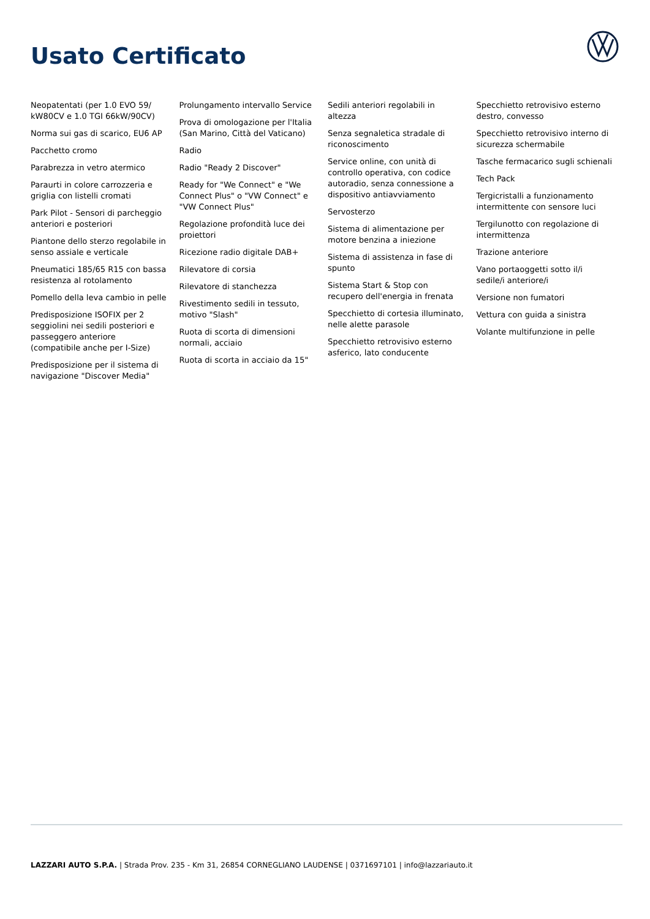Usato Certificato
Neopatentati (per 1.0 EVO 59/ kW80CV e 1.0 TGI 66kW/90CV)
Norma sui gas di scarico, EU6 AP
Pacchetto cromo
Parabrezza in vetro atermico
Paraurti in colore carrozzeria e griglia con listelli cromati
Park Pilot - Sensori di parcheggio anteriori e posteriori
Piantone dello sterzo regolabile in senso assiale e verticale
Pneumatici 185/65 R15 con bassa resistenza al rotolamento
Pomello della leva cambio in pelle
Predisposizione ISOFIX per 2 seggiolini nei sedili posteriori e passeggero anteriore (compatibile anche per I-Size)
Predisposizione per il sistema di navigazione "Discover Media"
Prolungamento intervallo Service
Prova di omologazione per l'Italia (San Marino, Città del Vaticano)
Radio
Radio "Ready 2 Discover"
Ready for "We Connect" e "We Connect Plus" o "VW Connect" e "VW Connect Plus"
Regolazione profondità luce dei proiettori
Ricezione radio digitale DAB+
Rilevatore di corsia
Rilevatore di stanchezza
Rivestimento sedili in tessuto, motivo "Slash"
Ruota di scorta di dimensioni normali, acciaio
Ruota di scorta in acciaio da 15"
Sedili anteriori regolabili in altezza
Senza segnaletica stradale di riconoscimento
Service online, con unità di controllo operativa, con codice autoradio, senza connessione a dispositivo antiavviamento
Servosterzo
Sistema di alimentazione per motore benzina a iniezione
Sistema di assistenza in fase di spunto
Sistema Start & Stop con recupero dell'energia in frenata
Specchietto di cortesia illuminato, nelle alette parasole
Specchietto retrovisivo esterno asferico, lato conducente
Specchietto retrovisivo esterno destro, convesso
Specchietto retrovisivo interno di sicurezza schermabile
Tasche fermacarico sugli schienali
Tech Pack
Tergicristalli a funzionamento intermittente con sensore luci
Tergilunotto con regolazione di intermittenza
Trazione anteriore
Vano portaoggetti sotto il/i sedile/i anteriore/i
Versione non fumatori
Vettura con guida a sinistra
Volante multifunzione in pelle
LAZZARI AUTO S.P.A. | Strada Prov. 235 - Km 31, 26854 CORNEGLIANO LAUDENSE | 0371697101 | info@lazzariauto.it